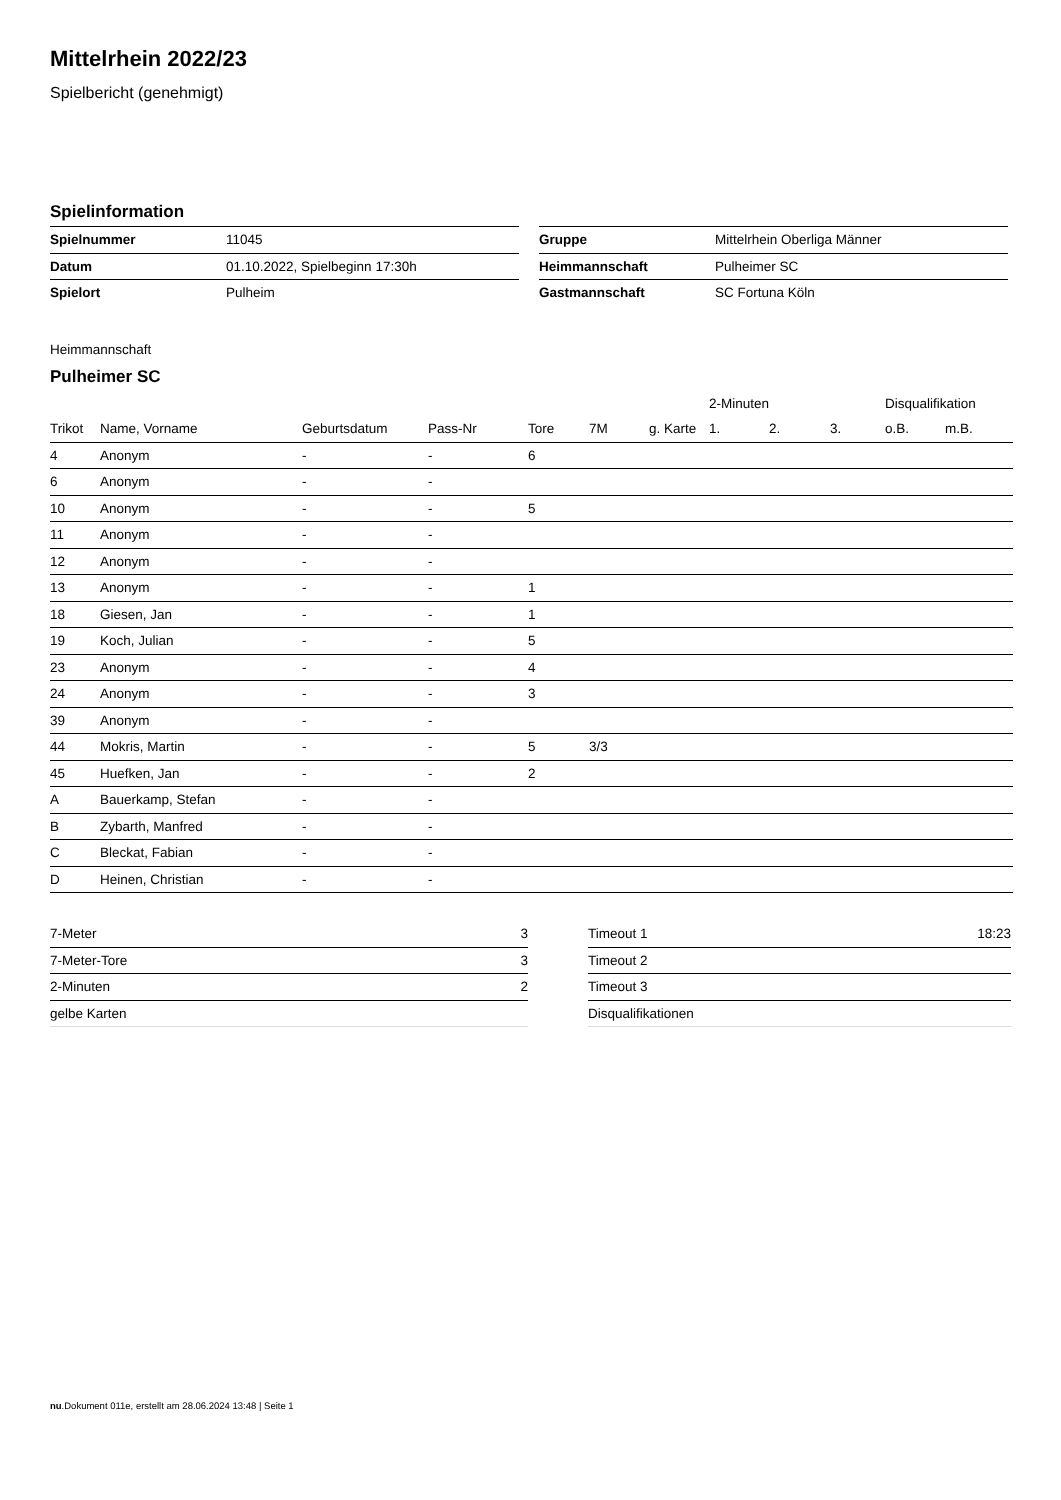Mittelrhein 2022/23
Spielbericht (genehmigt)
Spielinformation
| Spielnummer | 11045 |
| Datum | 01.10.2022, Spielbeginn 17:30h |
| Spielort | Pulheim |
| Gruppe | Mittelrhein Oberliga Männer |
| Heimmannschaft | Pulheimer SC |
| Gastmannschaft | SC Fortuna Köln |
Heimmannschaft
Pulheimer SC
| | | | | | | | 2-Minuten | | | Disqualifikation | |
| --- | --- | --- | --- | --- | --- | --- | --- | --- | --- | --- | --- |
| Trikot | Name, Vorname | Geburtsdatum | Pass-Nr | Tore | 7M | g. Karte | 1. | 2. | 3. | o.B. | m.B. |
| 4 | Anonym | - | - | 6 | | | | | | | |
| 6 | Anonym | - | - | | | | | | | | |
| 10 | Anonym | - | - | 5 | | | | | | | |
| 11 | Anonym | - | - | | | | | | | | |
| 12 | Anonym | - | - | | | | | | | | |
| 13 | Anonym | - | - | 1 | | | | | | | |
| 18 | Giesen, Jan | - | - | 1 | | | | | | | |
| 19 | Koch, Julian | - | - | 5 | | | | | | | |
| 23 | Anonym | - | - | 4 | | | | | | | |
| 24 | Anonym | - | - | 3 | | | | | | | |
| 39 | Anonym | - | - | | | | | | | | |
| 44 | Mokris, Martin | - | - | 5 | 3/3 | | | | | | |
| 45 | Huefken, Jan | - | - | 2 | | | | | | | |
| A | Bauerkamp, Stefan | - | - | | | | | | | | |
| B | Zybarth, Manfred | - | - | | | | | | | | |
| C | Bleckat, Fabian | - | - | | | | | | | | |
| D | Heinen, Christian | - | - | | | | | | | | |
| 7-Meter | 3 |
| 7-Meter-Tore | 3 |
| 2-Minuten | 2 |
| gelbe Karten | |
| Timeout 1 | 18:23 |
| Timeout 2 | |
| Timeout 3 | |
| Disqualifikationen | |
nu.Dokument 011e, erstellt am 28.06.2024 13:48 | Seite 1